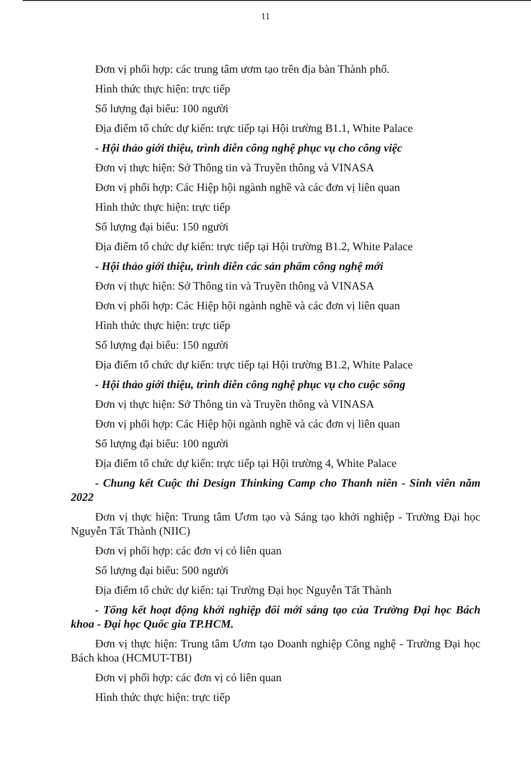11
Đơn vị phối hợp: các trung tâm ươm tạo trên địa bàn Thành phố.
Hình thức thực hiện: trực tiếp
Số lượng đại biểu: 100 người
Địa điểm tổ chức dự kiến: trực tiếp tại Hội trường B1.1, White Palace
- Hội thảo giới thiệu, trình diễn công nghệ phục vụ cho công việc
Đơn vị thực hiện: Sở Thông tin và Truyền thông và VINASA
Đơn vị phối hợp: Các Hiệp hội ngành nghề và các đơn vị liên quan
Hình thức thực hiện: trực tiếp
Số lượng đại biểu: 150 người
Địa điểm tổ chức dự kiến: trực tiếp tại Hội trường B1.2, White Palace
- Hội thảo giới thiệu, trình diễn các sản phẩm công nghệ mới
Đơn vị thực hiện: Sở Thông tin và Truyền thông và VINASA
Đơn vị phối hợp: Các Hiệp hội ngành nghề và các đơn vị liên quan
Hình thức thực hiện: trực tiếp
Số lượng đại biểu: 150 người
Địa điểm tổ chức dự kiến: trực tiếp tại Hội trường B1.2, White Palace
- Hội thảo giới thiệu, trình diễn công nghệ phục vụ cho cuộc sống
Đơn vị thực hiện: Sở Thông tin và Truyền thông và VINASA
Đơn vị phối hợp: Các Hiệp hội ngành nghề và các đơn vị liên quan
Số lượng đại biểu: 100 người
Địa điểm tổ chức dự kiến: trực tiếp tại Hội trường 4, White Palace
- Chung kết Cuộc thi Design Thinking Camp cho Thanh niên - Sinh viên năm 2022
Đơn vị thực hiện: Trung tâm Ươm tạo và Sáng tạo khởi nghiệp - Trường Đại học Nguyễn Tất Thành (NIIC)
Đơn vị phối hợp: các đơn vị có liên quan
Số lượng đại biểu: 500 người
Địa điểm tổ chức dự kiến: tại Trường Đại học Nguyễn Tất Thành
- Tổng kết hoạt động khởi nghiệp đổi mới sáng tạo của Trường Đại học Bách khoa - Đại học Quốc gia TP.HCM.
Đơn vị thực hiện: Trung tâm Ươm tạo Doanh nghiệp Công nghệ - Trường Đại học Bách khoa (HCMUT-TBI)
Đơn vị phối hợp: các đơn vị có liên quan
Hình thức thực hiện: trực tiếp